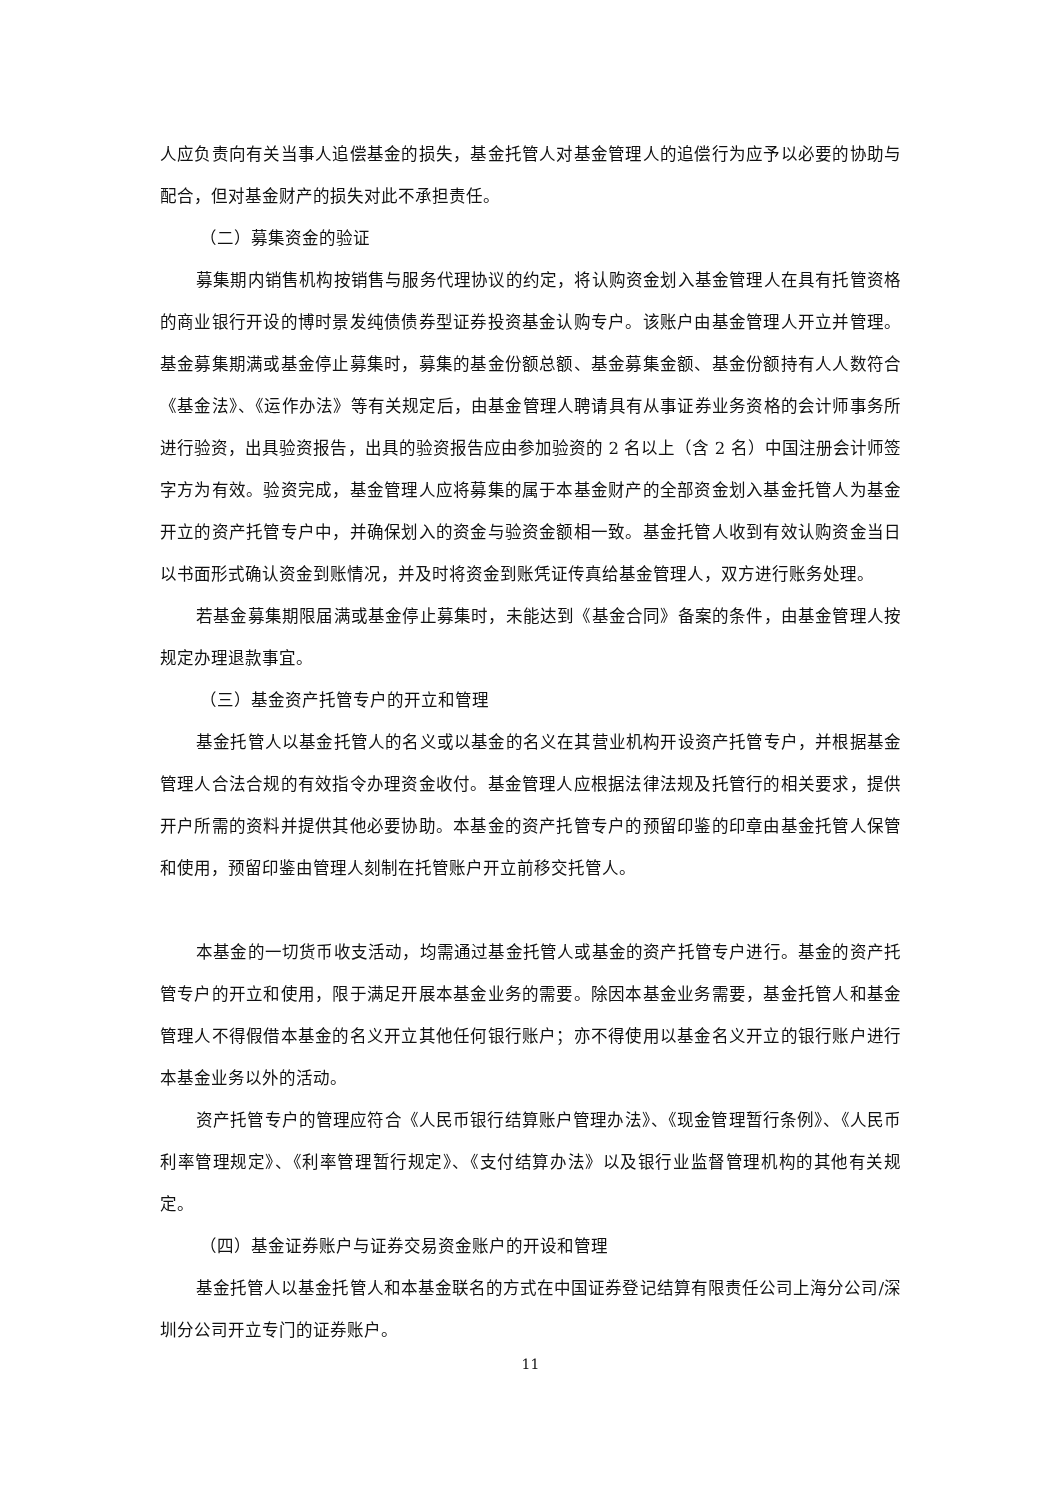人应负责向有关当事人追偿基金的损失，基金托管人对基金管理人的追偿行为应予以必要的协助与配合，但对基金财产的损失对此不承担责任。
（二）募集资金的验证
募集期内销售机构按销售与服务代理协议的约定，将认购资金划入基金管理人在具有托管资格的商业银行开设的博时景发纯债债券型证券投资基金认购专户。该账户由基金管理人开立并管理。基金募集期满或基金停止募集时，募集的基金份额总额、基金募集金额、基金份额持有人人数符合《基金法》、《运作办法》等有关规定后，由基金管理人聘请具有从事证券业务资格的会计师事务所进行验资，出具验资报告，出具的验资报告应由参加验资的 2 名以上（含 2 名）中国注册会计师签字方为有效。验资完成，基金管理人应将募集的属于本基金财产的全部资金划入基金托管人为基金开立的资产托管专户中，并确保划入的资金与验资金额相一致。基金托管人收到有效认购资金当日以书面形式确认资金到账情况，并及时将资金到账凭证传真给基金管理人，双方进行账务处理。
若基金募集期限届满或基金停止募集时，未能达到《基金合同》备案的条件，由基金管理人按规定办理退款事宜。
（三）基金资产托管专户的开立和管理
基金托管人以基金托管人的名义或以基金的名义在其营业机构开设资产托管专户，并根据基金管理人合法合规的有效指令办理资金收付。基金管理人应根据法律法规及托管行的相关要求，提供开户所需的资料并提供其他必要协助。本基金的资产托管专户的预留印鉴的印章由基金托管人保管和使用，预留印鉴由管理人刻制在托管账户开立前移交托管人。
本基金的一切货币收支活动，均需通过基金托管人或基金的资产托管专户进行。基金的资产托管专户的开立和使用，限于满足开展本基金业务的需要。除因本基金业务需要，基金托管人和基金管理人不得假借本基金的名义开立其他任何银行账户；亦不得使用以基金名义开立的银行账户进行本基金业务以外的活动。
资产托管专户的管理应符合《人民币银行结算账户管理办法》、《现金管理暂行条例》、《人民币利率管理规定》、《利率管理暂行规定》、《支付结算办法》以及银行业监督管理机构的其他有关规定。
（四）基金证券账户与证券交易资金账户的开设和管理
基金托管人以基金托管人和本基金联名的方式在中国证券登记结算有限责任公司上海分公司/深圳分公司开立专门的证券账户。
11